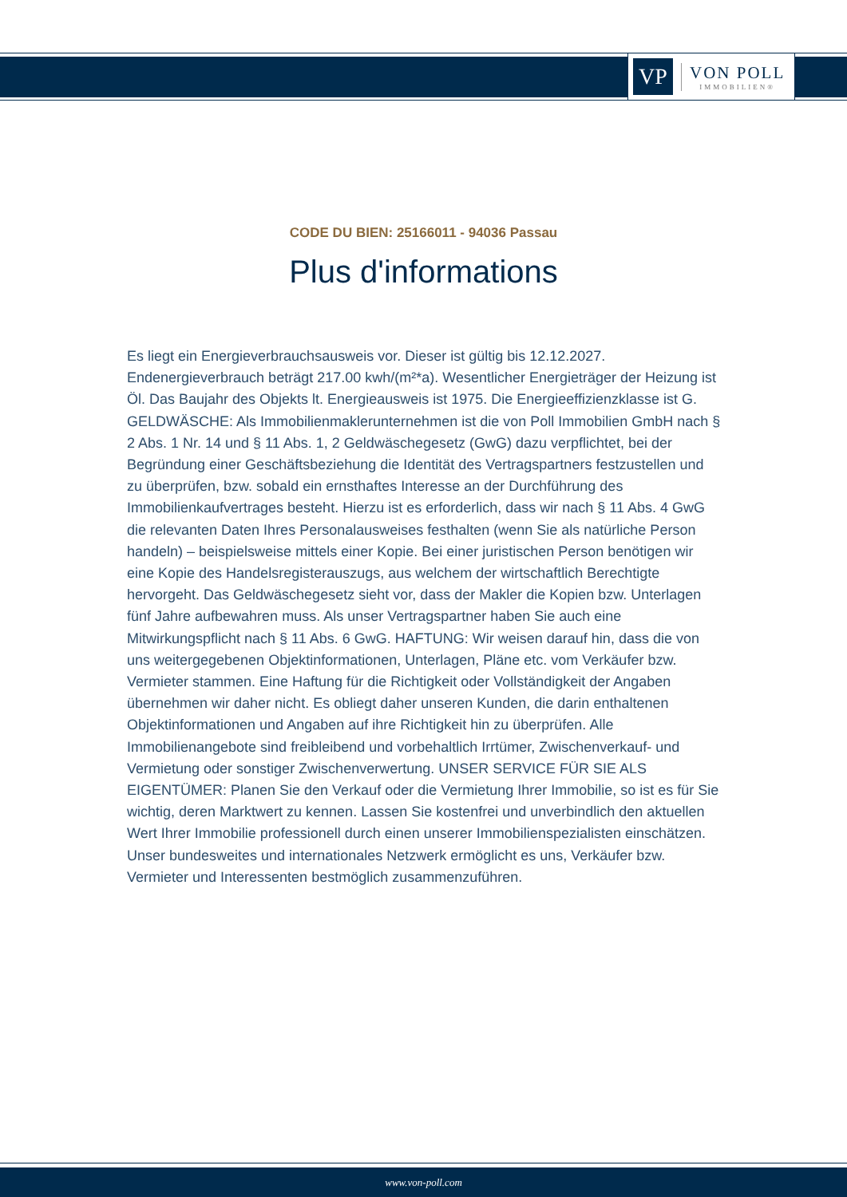VP
VON POLL
IMMOBILIEN®
CODE DU BIEN: 25166011 - 94036 Passau
Plus d'informations
Es liegt ein Energieverbrauchsausweis vor. Dieser ist gültig bis 12.12.2027. Endenergieverbrauch beträgt 217.00 kwh/(m²*a). Wesentlicher Energieträger der Heizung ist Öl. Das Baujahr des Objekts lt. Energieausweis ist 1975. Die Energieeffizienzklasse ist G. GELDWÄSCHE: Als Immobilienmaklerunternehmen ist die von Poll Immobilien GmbH nach § 2 Abs. 1 Nr. 14 und § 11 Abs. 1, 2 Geldwäschegesetz (GwG) dazu verpflichtet, bei der Begründung einer Geschäftsbeziehung die Identität des Vertragspartners festzustellen und zu überprüfen, bzw. sobald ein ernsthaftes Interesse an der Durchführung des Immobilienkaufvertrages besteht. Hierzu ist es erforderlich, dass wir nach § 11 Abs. 4 GwG die relevanten Daten Ihres Personalausweises festhalten (wenn Sie als natürliche Person handeln) – beispielsweise mittels einer Kopie. Bei einer juristischen Person benötigen wir eine Kopie des Handelsregisterauszugs, aus welchem der wirtschaftlich Berechtigte hervorgeht. Das Geldwäschegesetz sieht vor, dass der Makler die Kopien bzw. Unterlagen fünf Jahre aufbewahren muss. Als unser Vertragspartner haben Sie auch eine Mitwirkungspflicht nach § 11 Abs. 6 GwG. HAFTUNG: Wir weisen darauf hin, dass die von uns weitergegebenen Objektinformationen, Unterlagen, Pläne etc. vom Verkäufer bzw. Vermieter stammen. Eine Haftung für die Richtigkeit oder Vollständigkeit der Angaben übernehmen wir daher nicht. Es obliegt daher unseren Kunden, die darin enthaltenen Objektinformationen und Angaben auf ihre Richtigkeit hin zu überprüfen. Alle Immobilienangebote sind freibleibend und vorbehaltlich Irrtümer, Zwischenverkauf- und Vermietung oder sonstiger Zwischenverwertung. UNSER SERVICE FÜR SIE ALS EIGENTÜMER: Planen Sie den Verkauf oder die Vermietung Ihrer Immobilie, so ist es für Sie wichtig, deren Marktwert zu kennen. Lassen Sie kostenfrei und unverbindlich den aktuellen Wert Ihrer Immobilie professionell durch einen unserer Immobilienspezialisten einschätzen. Unser bundesweites und internationales Netzwerk ermöglicht es uns, Verkäufer bzw. Vermieter und Interessenten bestmöglich zusammenzuführen.
www.von-poll.com